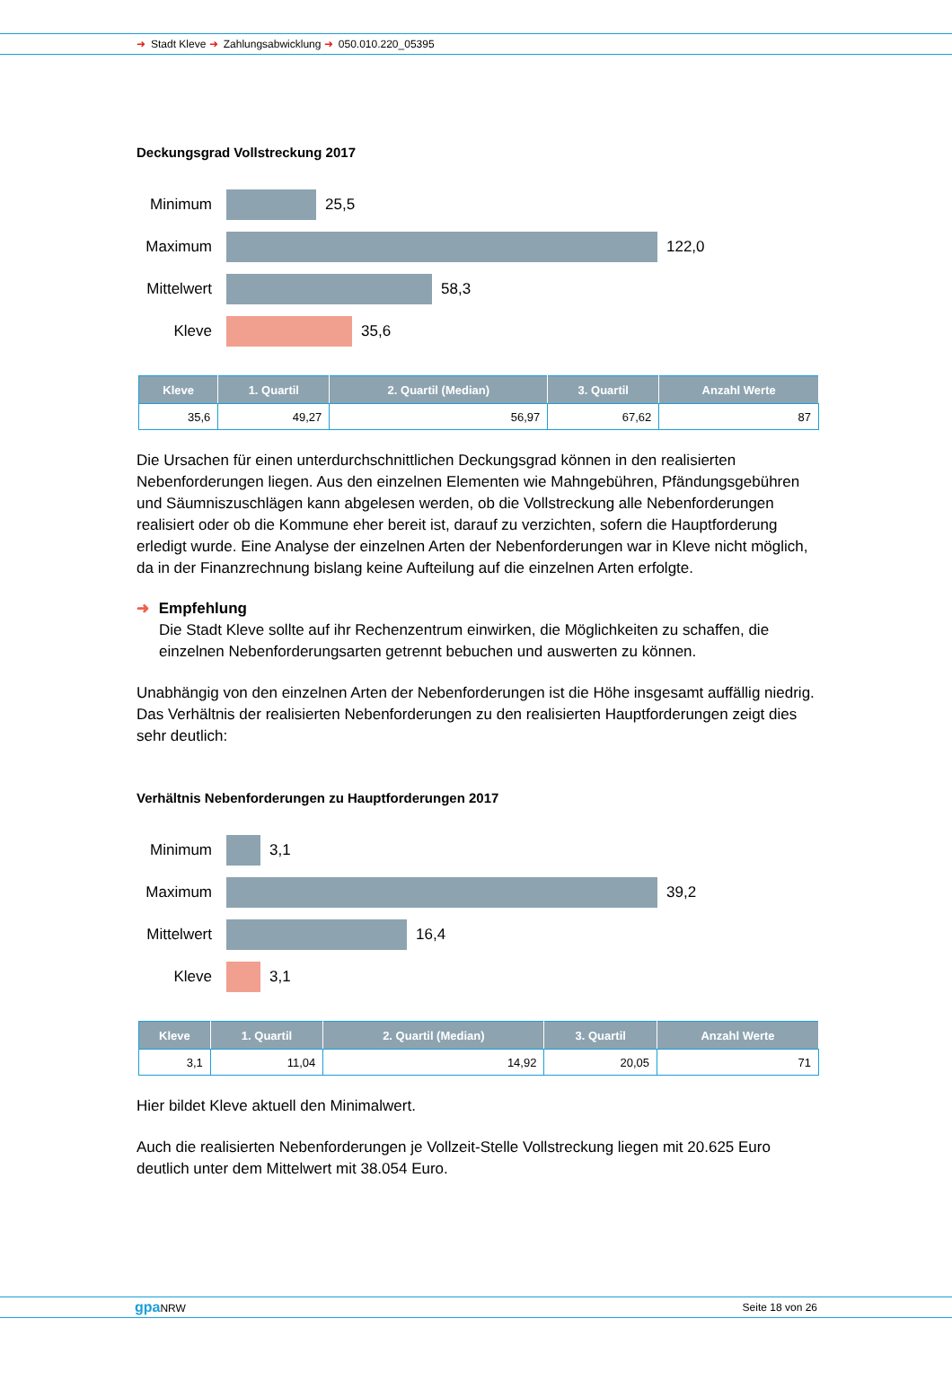➜ Stadt Kleve ➜ Zahlungsabwicklung ➜ 050.010.220_05395
Deckungsgrad Vollstreckung 2017
Minimum 25,5
Maximum 122,0
Mittelwert
58,3
Kleve 35,6
| Kleve | 1. Quartil | 2. Quartil (Median) | 3. Quartil | Anzahl Werte |
| --- | --- | --- | --- | --- |
| 35,6 | 49,27 | 56,97 | 67,62 | 87 |
Die Ursachen für einen unterdurchschnittlichen Deckungsgrad können in den realisierten Nebenforderungen liegen. Aus den einzelnen Elementen wie Mahngebühren, Pfändungsgebühren und Säumniszuschlägen kann abgelesen werden, ob die Vollstreckung alle Nebenforderungen realisiert oder ob die Kommune eher bereit ist, darauf zu verzichten, sofern die Hauptforderung erledigt wurde. Eine Analyse der einzelnen Arten der Nebenforderungen war in Kleve nicht möglich, da in der Finanzrechnung bislang keine Aufteilung auf die einzelnen Arten erfolgte.
➜ Empfehlung
Die Stadt Kleve sollte auf ihr Rechenzentrum einwirken, die Möglichkeiten zu schaffen, die einzelnen Nebenforderungsarten getrennt bebuchen und auswerten zu können.
Unabhängig von den einzelnen Arten der Nebenforderungen ist die Höhe insgesamt auffällig niedrig. Das Verhältnis der realisierten Nebenforderungen zu den realisierten Hauptforderungen zeigt dies sehr deutlich:
Verhältnis Nebenforderungen zu Hauptforderungen 2017
Minimum 3,1
Maximum 39,2
Mittelwert
16,4
Kleve 3,1
| Kleve | 1. Quartil | 2. Quartil (Median) | 3. Quartil | Anzahl Werte |
| --- | --- | --- | --- | --- |
| 3,1 | 11,04 | 14,92 | 20,05 | 71 |
Hier bildet Kleve aktuell den Minimalwert.
Auch die realisierten Nebenforderungen je Vollzeit-Stelle Vollstreckung liegen mit 20.625 Euro deutlich unter dem Mittelwert mit 38.054 Euro.
gpa NRW Seite 18 von 26